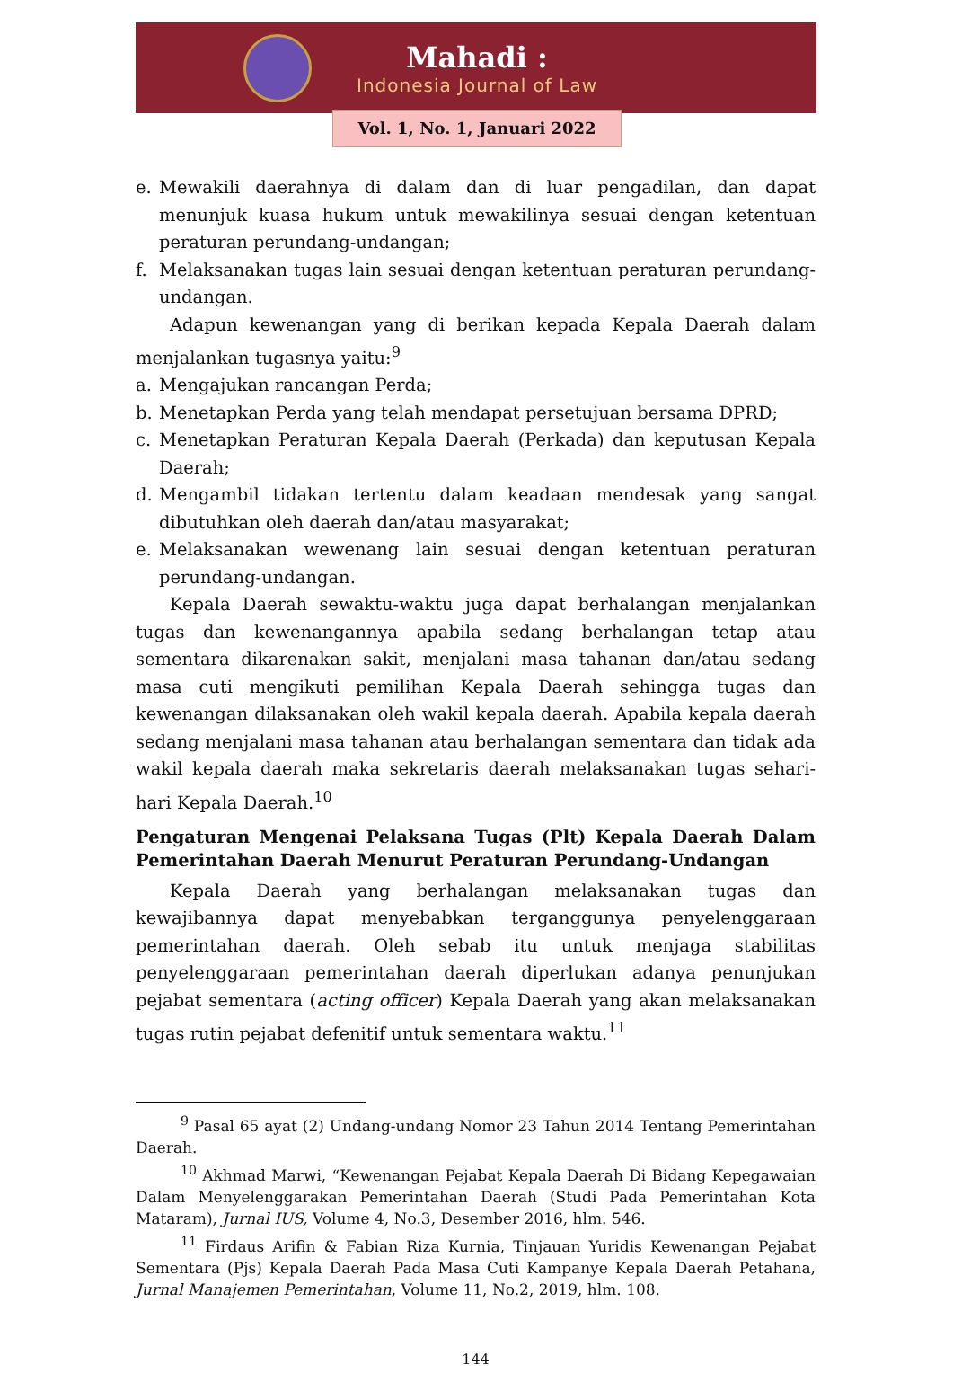Mahadi :
Indonesia Journal of Law
Vol. 1, No. 1, Januari 2022
e. Mewakili daerahnya di dalam dan di luar pengadilan, dan dapat menunjuk kuasa hukum untuk mewakilinya sesuai dengan ketentuan peraturan perundang-undangan;
f. Melaksanakan tugas lain sesuai dengan ketentuan peraturan perundang-undangan.
Adapun kewenangan yang di berikan kepada Kepala Daerah dalam menjalankan tugasnya yaitu:<sup>9</sup>
a. Mengajukan rancangan Perda;
b. Menetapkan Perda yang telah mendapat persetujuan bersama DPRD;
c. Menetapkan Peraturan Kepala Daerah (Perkada) dan keputusan Kepala Daerah;
d. Mengambil tidakan tertentu dalam keadaan mendesak yang sangat dibutuhkan oleh daerah dan/atau masyarakat;
e. Melaksanakan wewenang lain sesuai dengan ketentuan peraturan perundang-undangan.
Kepala Daerah sewaktu-waktu juga dapat berhalangan menjalankan tugas dan kewenangannya apabila sedang berhalangan tetap atau sementara dikarenakan sakit, menjalani masa tahanan dan/atau sedang masa cuti mengikuti pemilihan Kepala Daerah sehingga tugas dan kewenangan dilaksanakan oleh wakil kepala daerah. Apabila kepala daerah sedang menjalani masa tahanan atau berhalangan sementara dan tidak ada wakil kepala daerah maka sekretaris daerah melaksanakan tugas sehari-hari Kepala Daerah.<sup>10</sup>
Pengaturan Mengenai Pelaksana Tugas (Plt) Kepala Daerah Dalam Pemerintahan Daerah Menurut Peraturan Perundang-Undangan
Kepala Daerah yang berhalangan melaksanakan tugas dan kewajibannya dapat menyebabkan terganggunya penyelenggaraan pemerintahan daerah. Oleh sebab itu untuk menjaga stabilitas penyelenggaraan pemerintahan daerah diperlukan adanya penunjukan pejabat sementara (acting officer) Kepala Daerah yang akan melaksanakan tugas rutin pejabat defenitif untuk sementara waktu.<sup>11</sup>
<sup>9</sup> Pasal 65 ayat (2) Undang-undang Nomor 23 Tahun 2014 Tentang Pemerintahan Daerah.
<sup>10</sup> Akhmad Marwi, “Kewenangan Pejabat Kepala Daerah Di Bidang Kepegawaian Dalam Menyelenggarakan Pemerintahan Daerah (Studi Pada Pemerintahan Kota Mataram), Jurnal IUS, Volume 4, No.3, Desember 2016, hlm. 546.
<sup>11</sup> Firdaus Arifin & Fabian Riza Kurnia, Tinjauan Yuridis Kewenangan Pejabat Sementara (Pjs) Kepala Daerah Pada Masa Cuti Kampanye Kepala Daerah Petahana, Jurnal Manajemen Pemerintahan, Volume 11, No.2, 2019, hlm. 108.
144